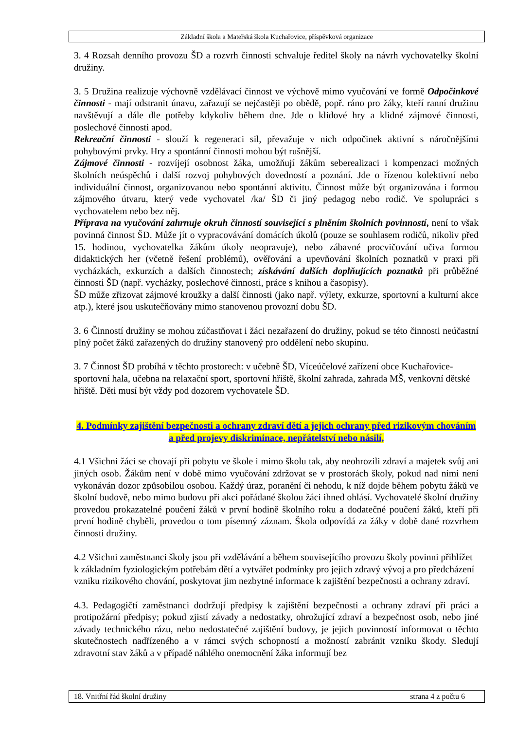Základní škola a Mateřská škola Kuchařovice, příspěvková organizace
3. 4 Rozsah denního provozu ŠD a rozvrh činnosti schvaluje ředitel školy na návrh vychovatelky školní družiny.
3. 5 Družina realizuje výchovně vzdělávací činnost ve výchově mimo vyučování ve formě Odpočinkové činnosti - mají odstranit únavu, zařazují se nejčastěji po obědě, popř. ráno pro žáky, kteří ranní družinu navštěvují a dále dle potřeby kdykoliv během dne. Jde o klidové hry a klidné zájmové činnosti, poslechové činnosti apod.
Rekreační činnosti - slouží k regeneraci sil, převažuje v nich odpočinek aktivní s náročnějšími pohybovými prvky. Hry a spontánní činnosti mohou být rušnější.
Zájmové činnosti - rozvíjejí osobnost žáka, umožňují žákům seberealizaci i kompenzaci možných školních neúspěchů i další rozvoj pohybových dovedností a poznání. Jde o řízenou kolektivní nebo individuální činnost, organizovanou nebo spontánní aktivitu. Činnost může být organizována i formou zájmového útvaru, který vede vychovatel /ka/ ŠD či jiný pedagog nebo rodič. Ve spolupráci s vychovatelem nebo bez něj.
Příprava na vyučování zahrnuje okruh činností související s plněním školních povinností, není to však povinná činnost ŠD. Může jít o vypracovávání domácích úkolů (pouze se souhlasem rodičů, nikoliv před 15. hodinou, vychovatelka žákům úkoly neopravuje), nebo zábavné procvičování učiva formou didaktických her (včetně řešení problémů), ověřování a upevňování školních poznatků v praxi při vycházkách, exkurzích a dalších činnostech; získávání dalších doplňujících poznatků při průběžné činnosti ŠD (např. vycházky, poslechové činnosti, práce s knihou a časopisy).
ŠD může zřizovat zájmové kroužky a další činnosti (jako např. výlety, exkurze, sportovní a kulturní akce atp.), které jsou uskutečňovány mimo stanovenou provozní dobu ŠD.
3. 6 Činností družiny se mohou zúčastňovat i žáci nezařazení do družiny, pokud se této činnosti neúčastní plný počet žáků zařazených do družiny stanovený pro oddělení nebo skupinu.
3. 7 Činnost ŠD probíhá v těchto prostorech: v učebně ŠD, Víceúčelové zařízení obce Kuchařovice-sportovní hala, učebna na relaxační sport, sportovní hřiště, školní zahrada, zahrada MŠ, venkovní dětské hřiště. Děti musí být vždy pod dozorem vychovatele ŠD.
4. Podmínky zajištění bezpečnosti a ochrany zdraví dětí a jejich ochrany před rizikovým chováním a před projevy diskriminace, nepřátelství nebo násilí,
4.1 Všichni žáci se chovají při pobytu ve škole i mimo školu tak, aby neohrozili zdraví a majetek svůj ani jiných osob. Žákům není v době mimo vyučování zdržovat se v prostorách školy, pokud nad nimi není vykonáván dozor způsobilou osobou. Každý úraz, poranění či nehodu, k níž dojde během pobytu žáků ve školní budově, nebo mimo budovu při akci pořádané školou žáci ihned ohlásí. Vychovatelé školní družiny provedou prokazatelné poučení žáků v první hodině školního roku a dodatečné poučení žáků, kteří při první hodině chyběli, provedou o tom písemný záznam. Škola odpovídá za žáky v době dané rozvrhem činnosti družiny.
4.2 Všichni zaměstnanci školy jsou při vzdělávání a během souvisejícího provozu školy povinni přihlížet k základním fyziologickým potřebám dětí a vytvářet podmínky pro jejich zdravý vývoj a pro předcházení vzniku rizikového chování, poskytovat jim nezbytné informace k zajištění bezpečnosti a ochrany zdraví.
4.3. Pedagogičtí zaměstnanci dodržují předpisy k zajištění bezpečnosti a ochrany zdraví při práci a protipožární předpisy; pokud zjistí závady a nedostatky, ohrožující zdraví a bezpečnost osob, nebo jiné závady technického rázu, nebo nedostatečné zajištění budovy, je jejich povinností informovat o těchto skutečnostech nadřízeného a v rámci svých schopností a možností zabránit vzniku škody. Sledují zdravotní stav žáků a v případě náhlého onemocnění žáka informují bez
18. Vnitřní řád školní družiny strana 4 z počtu 6